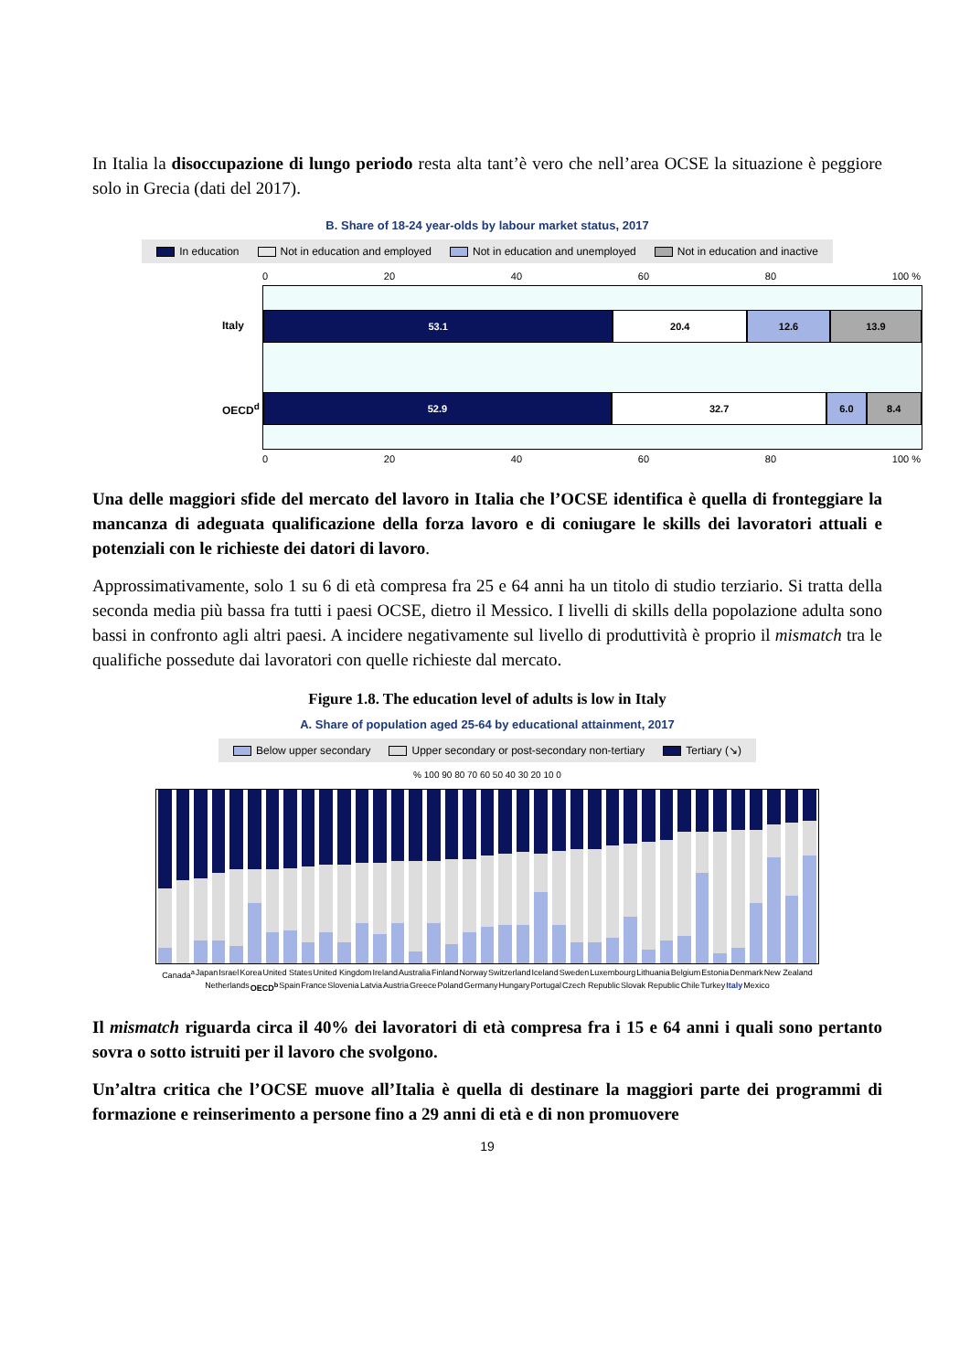In Italia la disoccupazione di lungo periodo resta alta tant’è vero che nell’area OCSE la situazione è peggiore solo in Grecia (dati del 2017).
B. Share of 18-24 year-olds by labour market status, 2017
In education Not in education and employed Not in education and unemployed Not in education and inactive
0 20 40 60 80 100 %
Italy
53.1 20.4 12.6 13.9
OECD<sup>d</sup>
52.9 32.7 6.0 8.4
0 20 40 60 80 100 %
Una delle maggiori sfide del mercato del lavoro in Italia che l’OCSE identifica è quella di fronteggiare la mancanza di adeguata qualificazione della forza lavoro e di coniugare le skills dei lavoratori attuali e potenziali con le richieste dei datori di lavoro.
Approssimativamente, solo 1 su 6 di età compresa fra 25 e 64 anni ha un titolo di studio terziario. Si tratta della seconda media più bassa fra tutti i paesi OCSE, dietro il Messico. I livelli di skills della popolazione adulta sono bassi in confronto agli altri paesi. A incidere negativamente sul livello di produttività è proprio il mismatch tra le qualifiche possedute dai lavoratori con quelle richieste dal mercato.
Figure 1.8. The education level of adults is low in Italy
A. Share of population aged 25-64 by educational attainment, 2017
Below upper secondary Upper secondary or post-secondary non-tertiary Tertiary (↘)
% 100 90 80 70 60 50 40 30 20 10 0
Canada<sup>a</sup> Japan Israel Korea United States United Kingdom Ireland Australia Finland Norway Switzerland Iceland Sweden Luxembourg Lithuania Belgium Estonia Denmark New Zealand Netherlands OECD<sup>b</sup> Spain France Slovenia Latvia Austria Greece Poland Germany Hungary Portugal Czech Republic Slovak Republic Chile Turkey Italy Mexico
Il mismatch riguarda circa il 40% dei lavoratori di età compresa fra i 15 e 64 anni i quali sono pertanto sovra o sotto istruiti per il lavoro che svolgono.
Un’altra critica che l’OCSE muove all’Italia è quella di destinare la maggiori parte dei programmi di formazione e reinserimento a persone fino a 29 anni di età e di non promuovere
19